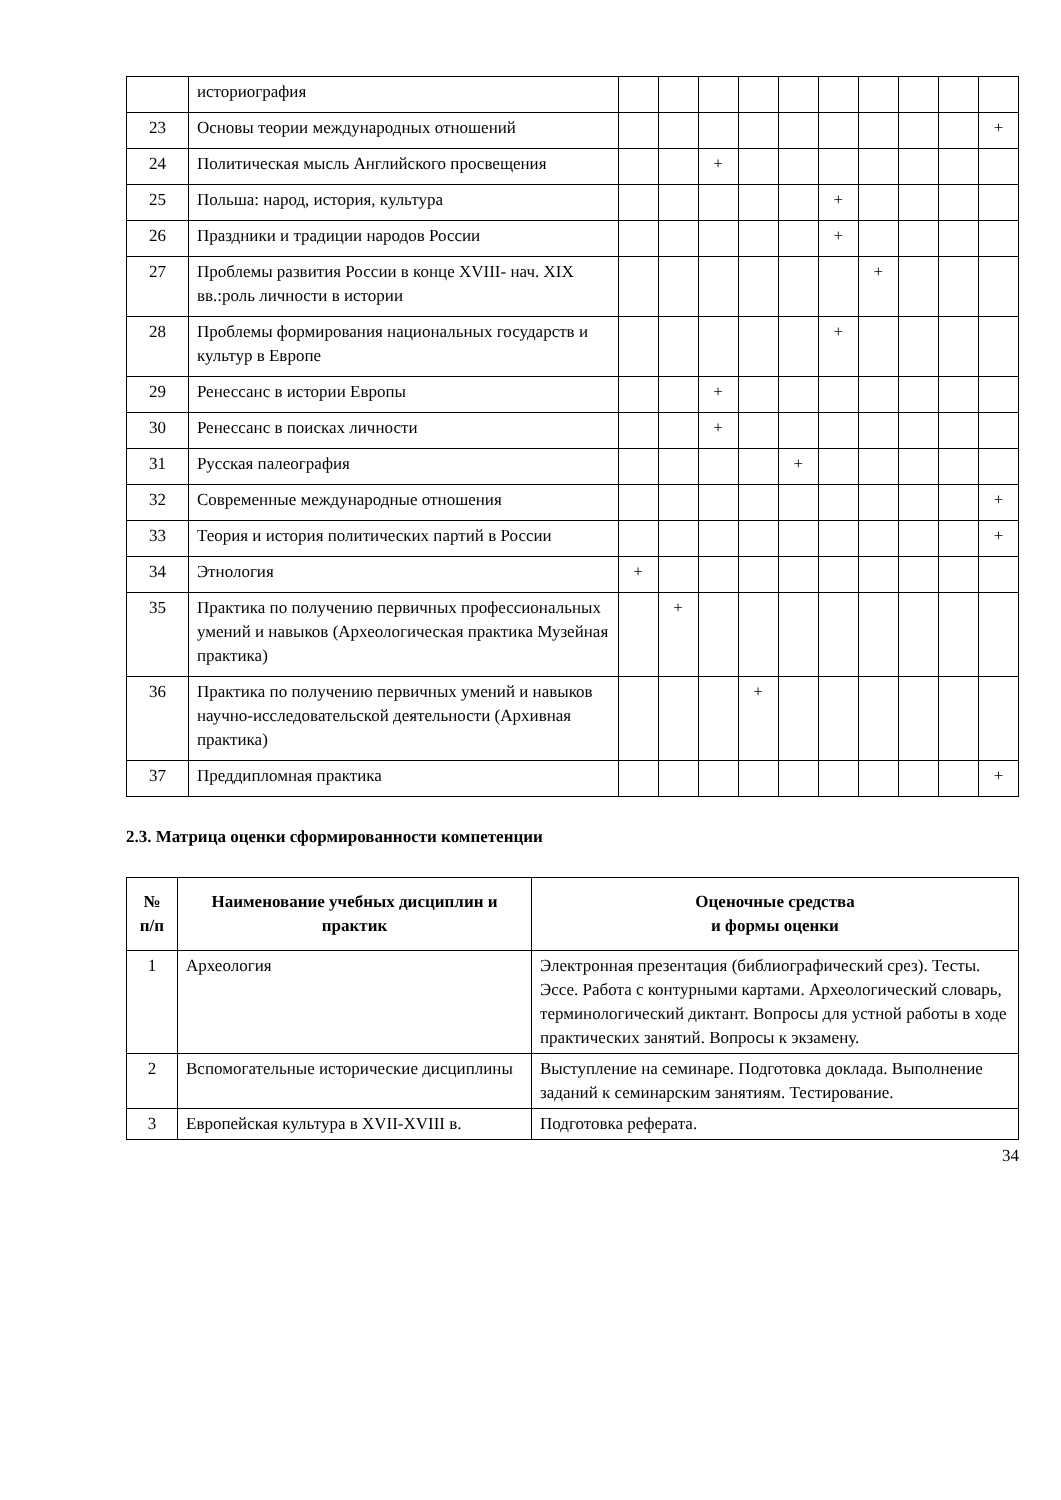| | историография | | | | | | | | | | |
| 23 | Основы теории международных отношений | | | | | | | | | | + |
| 24 | Политическая мысль Английского просвещения | | | + | | | | | | | |
| 25 | Польша: народ, история, культура | | | | | | + | | | | |
| 26 | Праздники и традиции народов России | | | | | | + | | | | |
| 27 | Проблемы развития России в конце XVIII- нач. XIX вв.:роль личности в истории | | | | | | | + | | | |
| 28 | Проблемы формирования национальных государств и культур в Европе | | | | | | + | | | | |
| 29 | Ренессанс в истории Европы | | | + | | | | | | | |
| 30 | Ренессанс в поисках личности | | | + | | | | | | | |
| 31 | Русская палеография | | | | | + | | | | | |
| 32 | Современные международные отношения | | | | | | | | | | + |
| 33 | Теория и история политических партий в России | | | | | | | | | | + |
| 34 | Этнология | + | | | | | | | | | |
| 35 | Практика по получению первичных профессиональных умений и навыков (Археологическая практика Музейная практика) | | + | | | | | | | | |
| 36 | Практика по получению первичных умений и навыков научно-исследовательской деятельности (Архивная практика) | | | | + | | | | | | |
| 37 | Преддипломная практика | | | | | | | | | | + |
2.3. Матрица оценки сформированности компетенции
| № п/п | Наименование учебных дисциплин и практик | Оценочные средства и формы оценки |
| --- | --- | --- |
| 1 | Археология | Электронная презентация (библиографический срез). Тесты. Эссе. Работа с контурными картами. Археологический словарь, терминологический диктант. Вопросы для устной работы в ходе практических занятий. Вопросы к экзамену. |
| 2 | Вспомогательные исторические дисциплины | Выступление на семинаре. Подготовка доклада. Выполнение заданий к семинарским занятиям. Тестирование. |
| 3 | Европейская культура в XVII-XVIII в. | Подготовка реферата. |
34